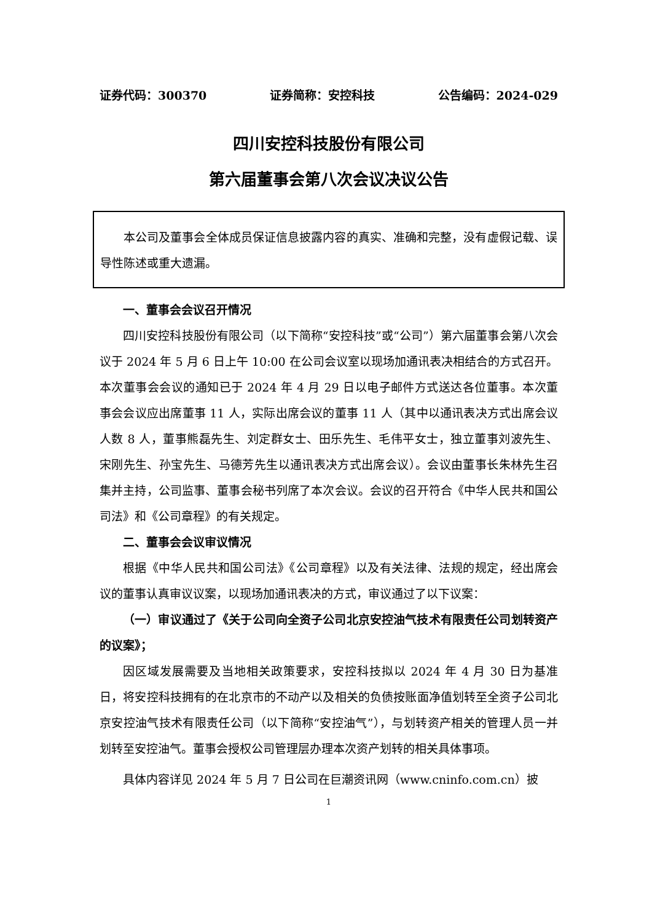证券代码：300370 证券简称：安控科技 公告编码：2024-029
四川安控科技股份有限公司
第六届董事会第八次会议决议公告
本公司及董事会全体成员保证信息披露内容的真实、准确和完整，没有虚假记载、误导性陈述或重大遗漏。
一、董事会会议召开情况
四川安控科技股份有限公司（以下简称“安控科技”或“公司”）第六届董事会第八次会议于 2024 年 5 月 6 日上午 10:00 在公司会议室以现场加通讯表决相结合的方式召开。本次董事会会议的通知已于 2024 年 4 月 29 日以电子邮件方式送达各位董事。本次董事会会议应出席董事 11 人，实际出席会议的董事 11 人（其中以通讯表决方式出席会议人数 8 人，董事熊磊先生、刘定群女士、田乐先生、毛伟平女士，独立董事刘波先生、宋刚先生、孙宝先生、马德芳先生以通讯表决方式出席会议）。会议由董事长朱林先生召集并主持，公司监事、董事会秘书列席了本次会议。会议的召开符合《中华人民共和国公司法》和《公司章程》的有关规定。
二、董事会会议审议情况
根据《中华人民共和国公司法》《公司章程》以及有关法律、法规的规定，经出席会议的董事认真审议议案，以现场加通讯表决的方式，审议通过了以下议案：
（一）审议通过了《关于公司向全资子公司北京安控油气技术有限责任公司划转资产的议案》；
因区域发展需要及当地相关政策要求，安控科技拟以 2024 年 4 月 30 日为基准日，将安控科技拥有的在北京市的不动产以及相关的负债按账面净值划转至全资子公司北京安控油气技术有限责任公司（以下简称“安控油气”），与划转资产相关的管理人员一并划转至安控油气。董事会授权公司管理层办理本次资产划转的相关具体事项。
具体内容详见 2024 年 5 月 7 日公司在巨潮资讯网（www.cninfo.com.cn）披
1